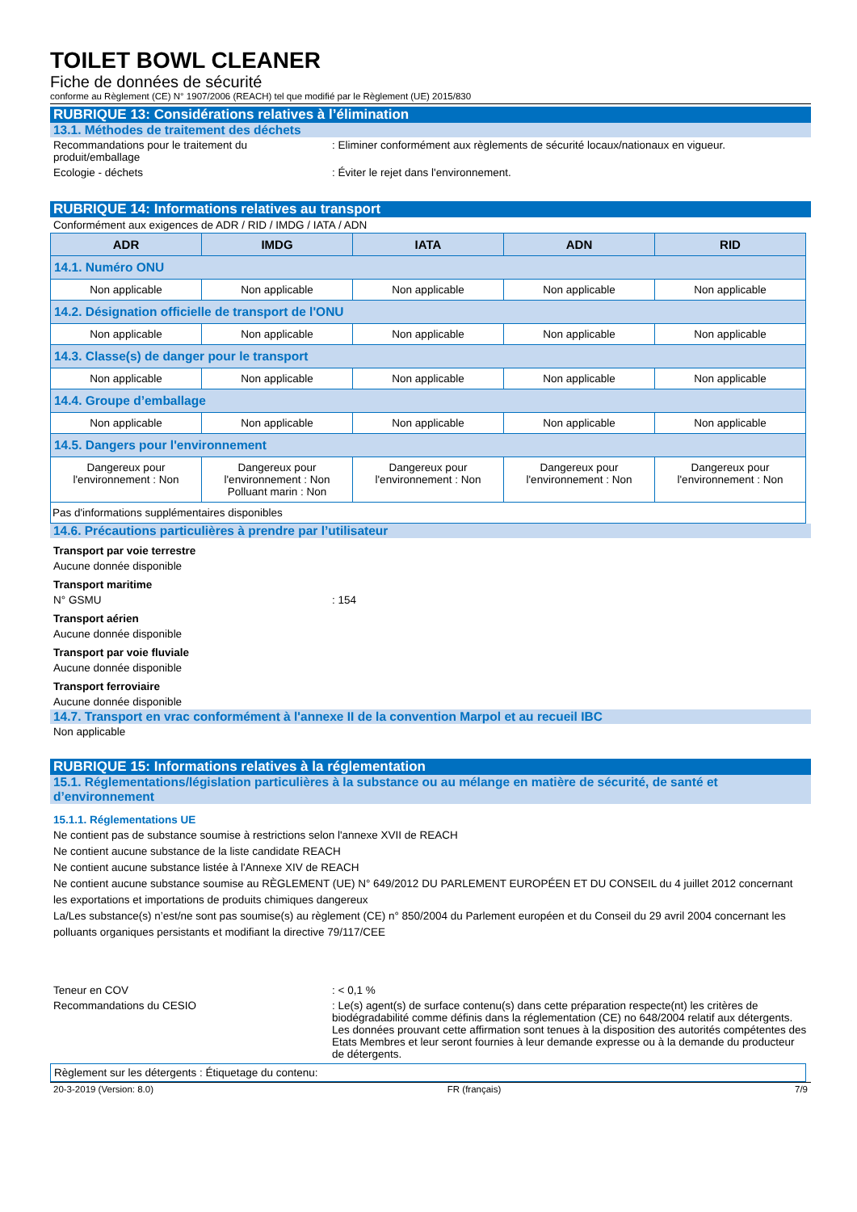TOILET BOWL CLEANER
Fiche de données de sécurité
conforme au Règlement (CE) N° 1907/2006 (REACH) tel que modifié par le Règlement (UE) 2015/830
RUBRIQUE 13: Considérations relatives à l’élimination
13.1. Méthodes de traitement des déchets
Recommandations pour le traitement du produit/emballage
: Eliminer conformément aux règlements de sécurité locaux/nationaux en vigueur.
Ecologie - déchets : Éviter le rejet dans l'environnement.
RUBRIQUE 14: Informations relatives au transport
Conformément aux exigences de ADR / RID / IMDG / IATA / ADN
| ADR | IMDG | IATA | ADN | RID |
| --- | --- | --- | --- | --- |
| 14.1. Numéro ONU | | | | |
| Non applicable | Non applicable | Non applicable | Non applicable | Non applicable |
| 14.2. Désignation officielle de transport de l'ONU | | | | |
| Non applicable | Non applicable | Non applicable | Non applicable | Non applicable |
| 14.3. Classe(s) de danger pour le transport | | | | |
| Non applicable | Non applicable | Non applicable | Non applicable | Non applicable |
| 14.4. Groupe d’emballage | | | | |
| Non applicable | Non applicable | Non applicable | Non applicable | Non applicable |
| 14.5. Dangers pour l'environnement | | | | |
| Dangereux pour l'environnement : Non | Dangereux pour l'environnement : Non Polluant marin : Non | Dangereux pour l'environnement : Non | Dangereux pour l'environnement : Non | Dangereux pour l'environnement : Non |
| Pas d'informations supplémentaires disponibles | | | | |
14.6. Précautions particulières à prendre par l’utilisateur
Transport par voie terrestre
Aucune donnée disponible
Transport maritime
N° GSMU : 154
Transport aérien
Aucune donnée disponible
Transport par voie fluviale
Aucune donnée disponible
Transport ferroviaire
Aucune donnée disponible
14.7. Transport en vrac conformément à l'annexe II de la convention Marpol et au recueil IBC
Non applicable
RUBRIQUE 15: Informations relatives à la réglementation
15.1. Réglementations/législation particulières à la substance ou au mélange en matière de sécurité, de santé et d’environnement
15.1.1. Réglementations UE
Ne contient pas de substance soumise à restrictions selon l'annexe XVII de REACH
Ne contient aucune substance de la liste candidate REACH
Ne contient aucune substance listée à l'Annexe XIV de REACH
Ne contient aucune substance soumise au RÈGLEMENT (UE) N° 649/2012 DU PARLEMENT EUROPÉEN ET DU CONSEIL du 4 juillet 2012 concernant les exportations et importations de produits chimiques dangereux
La/Les substance(s) n’est/ne sont pas soumise(s) au règlement (CE) n° 850/2004 du Parlement européen et du Conseil du 29 avril 2004 concernant les polluants organiques persistants et modifiant la directive 79/117/CEE
Teneur en COV : < 0,1 %
Recommandations du CESIO : Le(s) agent(s) de surface contenu(s) dans cette préparation respecte(nt) les critères de biodégradabilité comme définis dans la réglementation (CE) no 648/2004 relatif aux détergents. Les données prouvant cette affirmation sont tenues à la disposition des autorités compétentes des Etats Membres et leur seront fournies à leur demande expresse ou à la demande du producteur de détergents.
Règlement sur les détergents : Étiquetage du contenu:
20-3-2019 (Version: 8.0) FR (français) 7/9